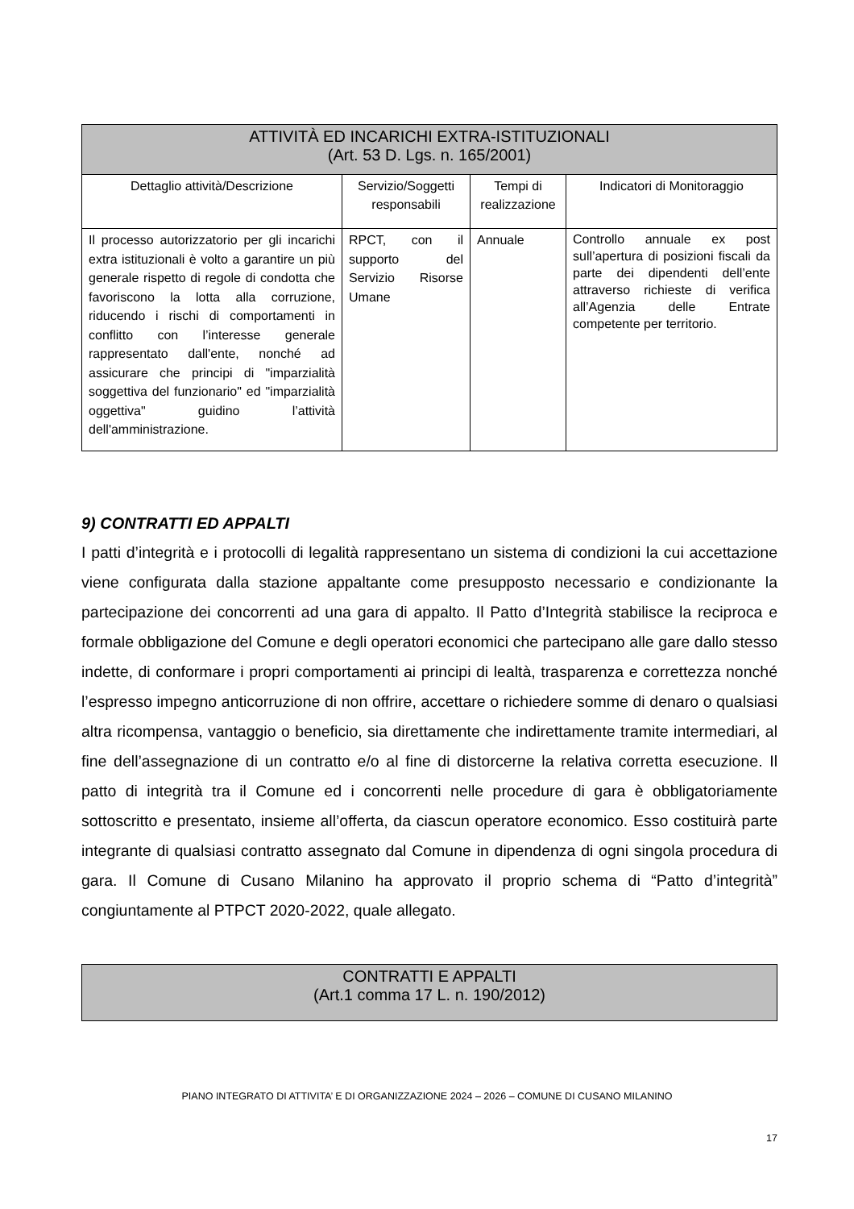| ATTIVITÀ ED INCARICHI EXTRA-ISTITUZIONALI (Art. 53 D. Lgs. n. 165/2001) | | | |
| --- | --- | --- | --- |
| Dettaglio attività/Descrizione | Servizio/Soggetti responsabili | Tempi di realizzazione | Indicatori di Monitoraggio |
| Il processo autorizzatorio per gli incarichi extra istituzionali è volto a garantire un più generale rispetto di regole di condotta che favoriscono la lotta alla corruzione, riducendo i rischi di comportamenti in conflitto con l’interesse generale rappresentato dall'ente, nonché ad assicurare che principi di "imparzialità soggettiva del funzionario" ed "imparzialità oggettiva" guidino l’attività dell'amministrazione. | RPCT, con il supporto del Servizio Risorse Umane | Annuale | Controllo annuale ex post sull’apertura di posizioni fiscali da parte dei dipendenti dell’ente attraverso richieste di verifica all’Agenzia delle Entrate competente per territorio. |
9) CONTRATTI ED APPALTI
I patti d’integrità e i protocolli di legalità rappresentano un sistema di condizioni la cui accettazione viene configurata dalla stazione appaltante come presupposto necessario e condizionante la partecipazione dei concorrenti ad una gara di appalto. Il Patto d’Integrità stabilisce la reciproca e formale obbligazione del Comune e degli operatori economici che partecipano alle gare dallo stesso indette, di conformare i propri comportamenti ai principi di lealtà, trasparenza e correttezza nonché l’espresso impegno anticorruzione di non offrire, accettare o richiedere somme di denaro o qualsiasi altra ricompensa, vantaggio o beneficio, sia direttamente che indirettamente tramite intermediari, al fine dell’assegnazione di un contratto e/o al fine di distorcerne la relativa corretta esecuzione. Il patto di integrità tra il Comune ed i concorrenti nelle procedure di gara è obbligatoriamente sottoscritto e presentato, insieme all’offerta, da ciascun operatore economico. Esso costituirà parte integrante di qualsiasi contratto assegnato dal Comune in dipendenza di ogni singola procedura di gara. Il Comune di Cusano Milanino ha approvato il proprio schema di “Patto d’integrità” congiuntamente al PTPCT 2020-2022, quale allegato.
| CONTRATTI E APPALTI (Art.1 comma 17 L. n. 190/2012) |
| --- |
PIANO INTEGRATO DI ATTIVITA’ E DI ORGANIZZAZIONE 2024 – 2026 – COMUNE DI CUSANO MILANINO
17